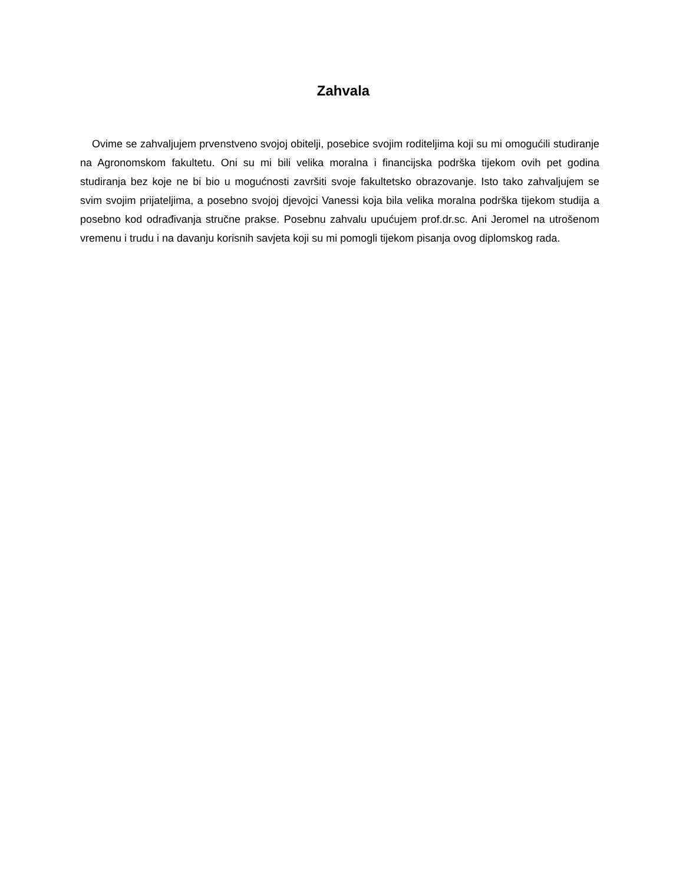Zahvala
Ovime se zahvaljujem prvenstveno svojoj obitelji, posebice svojim roditeljima koji su mi omogućili studiranje na Agronomskom fakultetu. Oni su mi bili velika moralna i financijska podrška tijekom ovih pet godina studiranja bez koje ne bi bio u mogućnosti završiti svoje fakultetsko obrazovanje. Isto tako zahvaljujem se svim svojim prijateljima, a posebno svojoj djevojci Vanessi koja bila velika moralna podrška tijekom studija a posebno kod odrađivanja stručne prakse. Posebnu zahvalu upućujem prof.dr.sc. Ani Jeromel na utrošenom vremenu i trudu i na davanju korisnih savjeta koji su mi pomogli tijekom pisanja ovog diplomskog rada.